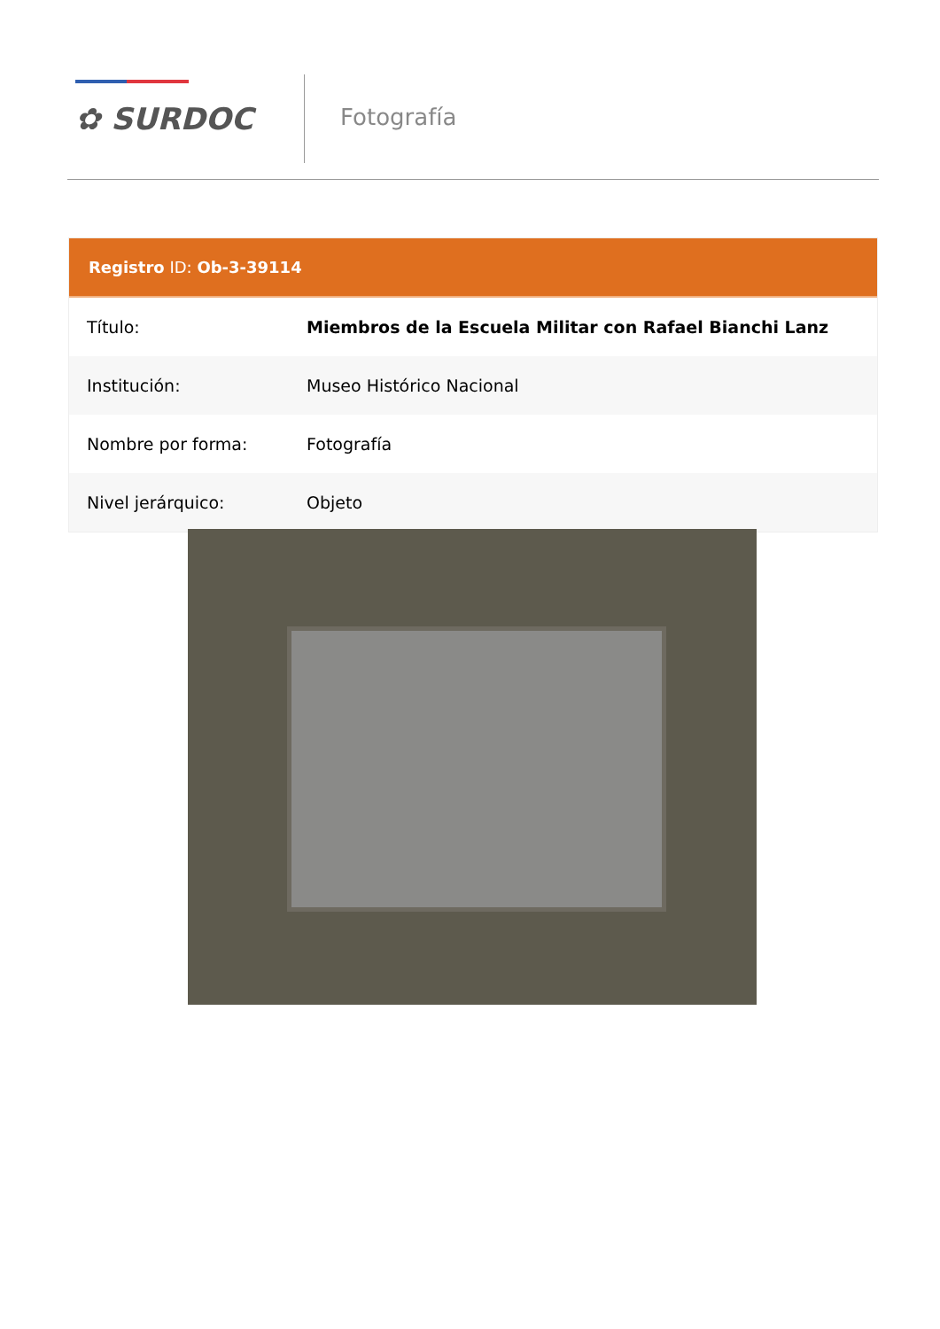✿ SURDOC Fotografía
Registro ID: Ob-3-39114
| Título: | Miembros de la Escuela Militar con Rafael Bianchi Lanz |
| Institución: | Museo Histórico Nacional |
| Nombre por forma: | Fotografía |
| Nivel jerárquico: | Objeto |